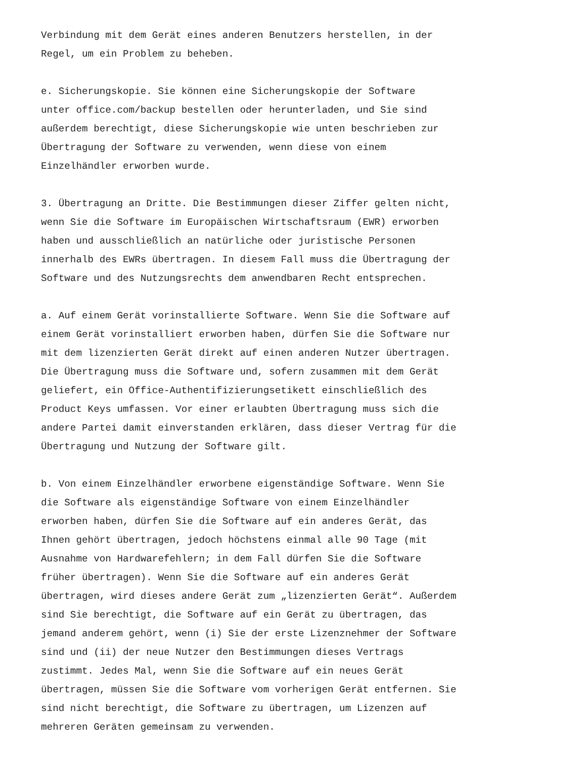Verbindung mit dem Gerät eines anderen Benutzers herstellen, in der Regel, um ein Problem zu beheben.
e. Sicherungskopie. Sie können eine Sicherungskopie der Software unter office.com/backup bestellen oder herunterladen, und Sie sind außerdem berechtigt, diese Sicherungskopie wie unten beschrieben zur Übertragung der Software zu verwenden, wenn diese von einem Einzelhändler erworben wurde.
3. Übertragung an Dritte. Die Bestimmungen dieser Ziffer gelten nicht, wenn Sie die Software im Europäischen Wirtschaftsraum (EWR) erworben haben und ausschließlich an natürliche oder juristische Personen innerhalb des EWRs übertragen. In diesem Fall muss die Übertragung der Software und des Nutzungsrechts dem anwendbaren Recht entsprechen.
a. Auf einem Gerät vorinstallierte Software. Wenn Sie die Software auf einem Gerät vorinstalliert erworben haben, dürfen Sie die Software nur mit dem lizenzierten Gerät direkt auf einen anderen Nutzer übertragen. Die Übertragung muss die Software und, sofern zusammen mit dem Gerät geliefert, ein Office-Authentifizierungsetikett einschließlich des Product Keys umfassen. Vor einer erlaubten Übertragung muss sich die andere Partei damit einverstanden erklären, dass dieser Vertrag für die Übertragung und Nutzung der Software gilt.
b. Von einem Einzelhändler erworbene eigenständige Software. Wenn Sie die Software als eigenständige Software von einem Einzelhändler erworben haben, dürfen Sie die Software auf ein anderes Gerät, das Ihnen gehört übertragen, jedoch höchstens einmal alle 90 Tage (mit Ausnahme von Hardwarefehlern; in dem Fall dürfen Sie die Software früher übertragen). Wenn Sie die Software auf ein anderes Gerät übertragen, wird dieses andere Gerät zum „lizenzierten Gerät“. Außerdem sind Sie berechtigt, die Software auf ein Gerät zu übertragen, das jemand anderem gehört, wenn (i) Sie der erste Lizenznehmer der Software sind und (ii) der neue Nutzer den Bestimmungen dieses Vertrags zustimmt. Jedes Mal, wenn Sie die Software auf ein neues Gerät übertragen, müssen Sie die Software vom vorherigen Gerät entfernen. Sie sind nicht berechtigt, die Software zu übertragen, um Lizenzen auf mehreren Geräten gemeinsam zu verwenden.